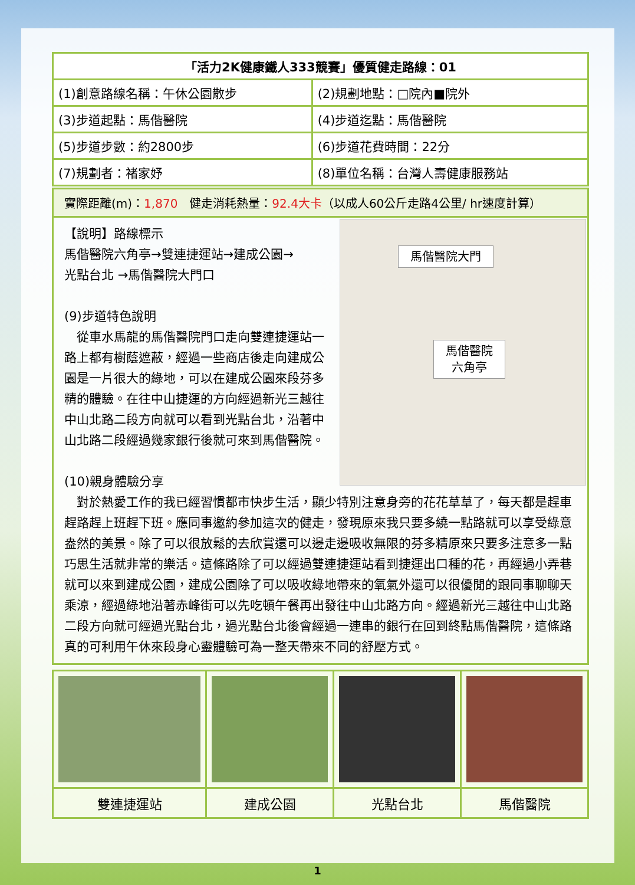| 「活力2K健康鐵人333競賽」優質健走路線：01 | |
| (1)創意路線名稱：午休公園散步 | (2)規劃地點：□院內■院外 |
| (3)步道起點：馬偕醫院 | (4)步道迄點：馬偕醫院 |
| (5)步道步數：約2800步 | (6)步道花費時間：22分 |
| (7)規劃者：褚家妤 | (8)單位名稱：台灣人壽健康服務站 |
實際距離(m)：1,870　健走消耗熱量：92.4大卡（以成人60公斤走路4公里/ hr速度計算）
馬偕醫院大門
馬偕醫院
六角亭
【說明】路線標示
馬偕醫院六角亭→雙連捷運站→建成公園→
光點台北 →馬偕醫院大門口
(9)步道特色說明
　從車水馬龍的馬偕醫院門口走向雙連捷運站一路上都有樹蔭遮蔽，經過一些商店後走向建成公園是一片很大的綠地，可以在建成公園來段芬多精的體驗。在往中山捷運的方向經過新光三越往中山北路二段方向就可以看到光點台北，沿著中山北路二段經過幾家銀行後就可來到馬偕醫院。
(10)親身體驗分享
　對於熱愛工作的我已經習慣都市快步生活，顯少特別注意身旁的花花草草了，每天都是趕車趕路趕上班趕下班。應同事邀約參加這次的健走，發現原來我只要多繞一點路就可以享受綠意盎然的美景。除了可以很放鬆的去欣賞還可以邊走邊吸收無限的芬多精原來只要多注意多一點巧思生活就非常的樂活。這條路除了可以經過雙連捷運站看到捷運出口種的花，再經過小弄巷就可以來到建成公園，建成公園除了可以吸收綠地帶來的氧氣外還可以很優閒的跟同事聊聊天乘涼，經過綠地沿著赤峰街可以先吃頓午餐再出發往中山北路方向。經過新光三越往中山北路二段方向就可經過光點台北，過光點台北後會經過一連串的銀行在回到終點馬偕醫院，這條路真的可利用午休來段身心靈體驗可為一整天帶來不同的舒壓方式。
| 雙連捷運站 | 建成公園 | 光點台北 | 馬偕醫院 |
1